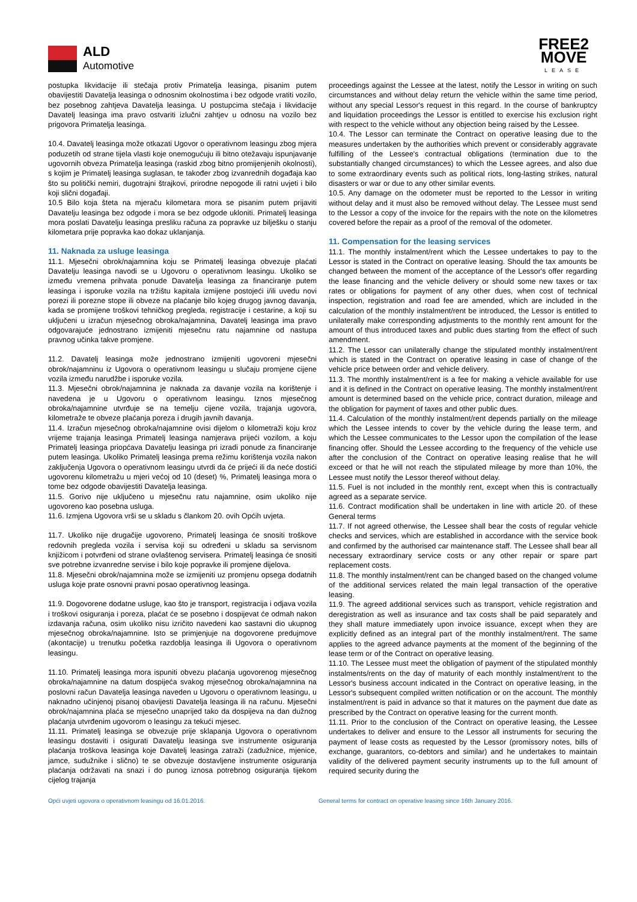ALD
Automotive
FREE2
MOVE
LEASE
postupka likvidacije ili stečaja protiv Primatelja leasinga, pisanim putem obavijestiti Davatelja leasinga o odnosnim okolnostima i bez odgode vratiti vozilo, bez posebnog zahtjeva Davatelja leasinga. U postupcima stečaja i likvidacije Davatelj leasinga ima pravo ostvariti izlučni zahtjev u odnosu na vozilo bez prigovora Primatelja leasinga.
10.4. Davatelj leasinga može otkazati Ugovor o operativnom leasingu zbog mjera poduzetih od strane tijela vlasti koje onemogućuju ili bitno otežavaju ispunjavanje ugovornih obveza Primatelja leasinga (raskid zbog bitno promijenjenih okolnosti), s kojim je Primatelj leasinga suglasan, te također zbog izvanrednih događaja kao što su politički nemiri, dugotrajni štrajkovi, prirodne nepogode ili ratni uvjeti i bilo koji slični događaji.
10.5 Bilo koja šteta na mjeraču kilometara mora se pisanim putem prijaviti Davatelju leasinga bez odgode i mora se bez odgode ukloniti. Primatelj leasinga mora poslati Davatelju leasinga presliku računa za popravke uz bilješku o stanju kilometara prije popravka kao dokaz uklanjanja.
11. Naknada za usluge leasinga
11.1. Mjesečni obrok/najamnina koju se Primatelj leasinga obvezuje plaćati Davatelju leasinga navodi se u Ugovoru o operativnom leasingu. Ukoliko se između vremena prihvata ponude Davatelja leasinga za financiranje putem leasinga i isporuke vozila na tržištu kapitala izmijene postojeći i/ili uvedu novi porezi ili porezne stope ili obveze na plaćanje bilo kojeg drugog javnog davanja, kada se promijene troškovi tehničkog pregleda, registracije i cestarine, a koji su uključeni u izračun mjesečnog obroka/najamnina, Davatelj leasinga ima pravo odgovarajuće jednostrano izmijeniti mjesečnu ratu najamnine od nastupa pravnog učinka takve promjene.
11.2. Davatelj leasinga može jednostrano izmijeniti ugovoreni mjesečni obrok/najamninu iz Ugovora o operativnom leasingu u slučaju promjene cijene vozila između narudžbe i isporuke vozila.
11.3. Mjesečni obrok/najamnina je naknada za davanje vozila na korištenje i navedena je u Ugovoru o operativnom leasingu. Iznos mjesečnog obroka/najamnine utvrđuje se na temelju cijene vozila, trajanja ugovora, kilometraže te obveze plaćanja poreza i drugih javnih davanja.
11.4. Izračun mjesečnog obroka/najamnine ovisi dijelom o kilometraži koju kroz vrijeme trajanja leasinga Primatelj leasinga namjerava prijeći vozilom, a koju Primatelj leasinga priopćava Davatelju leasinga pri izradi ponude za financiranje putem leasinga. Ukoliko Primatelj leasinga prema režimu korištenja vozila nakon zaključenja Ugovora o operativnom leasingu utvrdi da će prijeći ili da neće dostići ugovorenu kilometražu u mjeri većoj od 10 (deset) %, Primatelj leasinga mora o tome bez odgode obavijestiti Davatelja leasinga.
11.5. Gorivo nije uključeno u mjesečnu ratu najamnine, osim ukoliko nije ugovoreno kao posebna usluga.
11.6. Izmjena Ugovora vrši se u skladu s člankom 20. ovih Općih uvjeta.
11.7. Ukoliko nije drugačije ugovoreno, Primatelj leasinga će snositi troškove redovnih pregleda vozila i servisa koji su određeni u skladu sa servisnom knjižicom i potvrđeni od strane ovlaštenog servisera. Primatelj leasinga će snositi sve potrebne izvanredne servise i bilo koje popravke ili promjene dijelova.
11.8. Mjesečni obrok/najamnina može se izmijeniti uz promjenu opsega dodatnih usluga koje prate osnovni pravni posao operativnog leasinga.
11.9. Dogovorene dodatne usluge, kao što je transport, registracija i odjava vozila i troškovi osiguranja i poreza, plaćat će se posebno i dospijevat će odmah nakon izdavanja računa, osim ukoliko nisu izričito navedeni kao sastavni dio ukupnog mjesečnog obroka/najamnine. Isto se primjenjuje na dogovorene predujmove (akontacije) u trenutku početka razdoblja leasinga ili Ugovora o operativnom leasingu.
11.10. Primatelj leasinga mora ispuniti obvezu plaćanja ugovorenog mjesečnog obroka/najamnine na datum dospijeća svakog mjesečnog obroka/najamnina na poslovni račun Davatelja leasinga naveden u Ugovoru o operativnom leasingu, u naknadno učinjenoj pisanoj obavijesti Davatelja leasinga ili na računu. Mjesečni obrok/najamnina plaća se mjesečno unaprijed tako da dospijeva na dan dužnog plaćanja utvrđenim ugovorom o leasingu za tekući mjesec.
11.11. Primatelj leasinga se obvezuje prije sklapanja Ugovora o operativnom leasingu dostaviti i osigurati Davatelju leasinga sve instrumente osiguranja plaćanja troškova leasinga koje Davatelj leasinga zatraži (zadužnice, mjenice, jamce, sudužnike i slično) te se obvezuje dostavljene instrumente osiguranja plaćanja održavati na snazi i do punog iznosa potrebnog osiguranja tijekom cijelog trajanja
proceedings against the Lessee at the latest, notify the Lessor in writing on such circumstances and without delay return the vehicle within the same time period, without any special Lessor's request in this regard. In the course of bankruptcy and liquidation proceedings the Lessor is entitled to exercise his exclusion right with respect to the vehicle without any objection being raised by the Lessee.
10.4. The Lessor can terminate the Contract on operative leasing due to the measures undertaken by the authorities which prevent or considerably aggravate fulfilling of the Lessee's contractual obligations (termination due to the substantially changed circumstances) to which the Lessee agrees, and also due to some extraordinary events such as political riots, long-lasting strikes, natural disasters or war or due to any other similar events.
10.5. Any damage on the odometer must be reported to the Lessor in writing without delay and it must also be removed without delay. The Lessee must send to the Lessor a copy of the invoice for the repairs with the note on the kilometres covered before the repair as a proof of the removal of the odometer.
11. Compensation for the leasing services
11.1. The monthly instalment/rent which the Lessee undertakes to pay to the Lessor is stated in the Contract on operative leasing. Should the tax amounts be changed between the moment of the acceptance of the Lessor's offer regarding the lease financing and the vehicle delivery or should some new taxes or tax rates or obligations for payment of any other dues, when cost of technical inspection, registration and road fee are amended, which are included in the calculation of the monthly instalment/rent be introduced, the Lessor is entitled to unilaterally make corresponding adjustments to the monthly rent amount for the amount of thus introduced taxes and public dues starting from the effect of such amendment.
11.2. The Lessor can unilaterally change the stipulated monthly instalment/rent which is stated in the Contract on operative leasing in case of change of the vehicle price between order and vehicle delivery.
11.3. The monthly instalment/rent is a fee for making a vehicle available for use and it is defined in the Contract on operative leasing. The monthly instalment/rent amount is determined based on the vehicle price, contract duration, mileage and the obligation for payment of taxes and other public dues.
11.4. Calculation of the monthly instalment/rent depends partially on the mileage which the Lessee intends to cover by the vehicle during the lease term, and which the Lessee communicates to the Lessor upon the compilation of the lease financing offer. Should the Lessee according to the frequency of the vehicle use after the conclusion of the Contract on operative leasing realise that he will exceed or that he will not reach the stipulated mileage by more than 10%, the Lessee must notify the Lessor thereof without delay.
11.5. Fuel is not included in the monthly rent, except when this is contractually agreed as a separate service.
11.6. Contract modification shall be undertaken in line with article 20. of these General terms
11.7. If not agreed otherwise, the Lessee shall bear the costs of regular vehicle checks and services, which are established in accordance with the service book and confirmed by the authorised car maintenance staff. The Lessee shall bear all necessary extraordinary service costs or any other repair or spare part replacement costs.
11.8. The monthly instalment/rent can be changed based on the changed volume of the additional services related the main legal transaction of the operative leasing.
11.9. The agreed additional services such as transport, vehicle registration and deregistration as well as insurance and tax costs shall be paid separately and they shall mature immediately upon invoice issuance, except when they are explicitly defined as an integral part of the monthly instalment/rent. The same applies to the agreed advance payments at the moment of the beginning of the lease term or of the Contract on operative leasing.
11.10. The Lessee must meet the obligation of payment of the stipulated monthly instalments/rents on the day of maturity of each monthly instalment/rent to the Lessor's business account indicated in the Contract on operative leasing, in the Lessor's subsequent compiled written notification or on the account. The monthly instalment/rent is paid in advance so that it matures on the payment due date as prescribed by the Contract on operative leasing for the current month.
11.11. Prior to the conclusion of the Contract on operative leasing, the Lessee undertakes to deliver and ensure to the Lessor all instruments for securing the payment of lease costs as requested by the Lessor (promissory notes, bills of exchange, guarantors, co-debtors and similar) and he undertakes to maintain validity of the delivered payment security instruments up to the full amount of required security during the
Opći uvjeti ugovora o operativnom leasingu od 16.01.2016. General terms for contract on operative leasing since 16th January 2016.